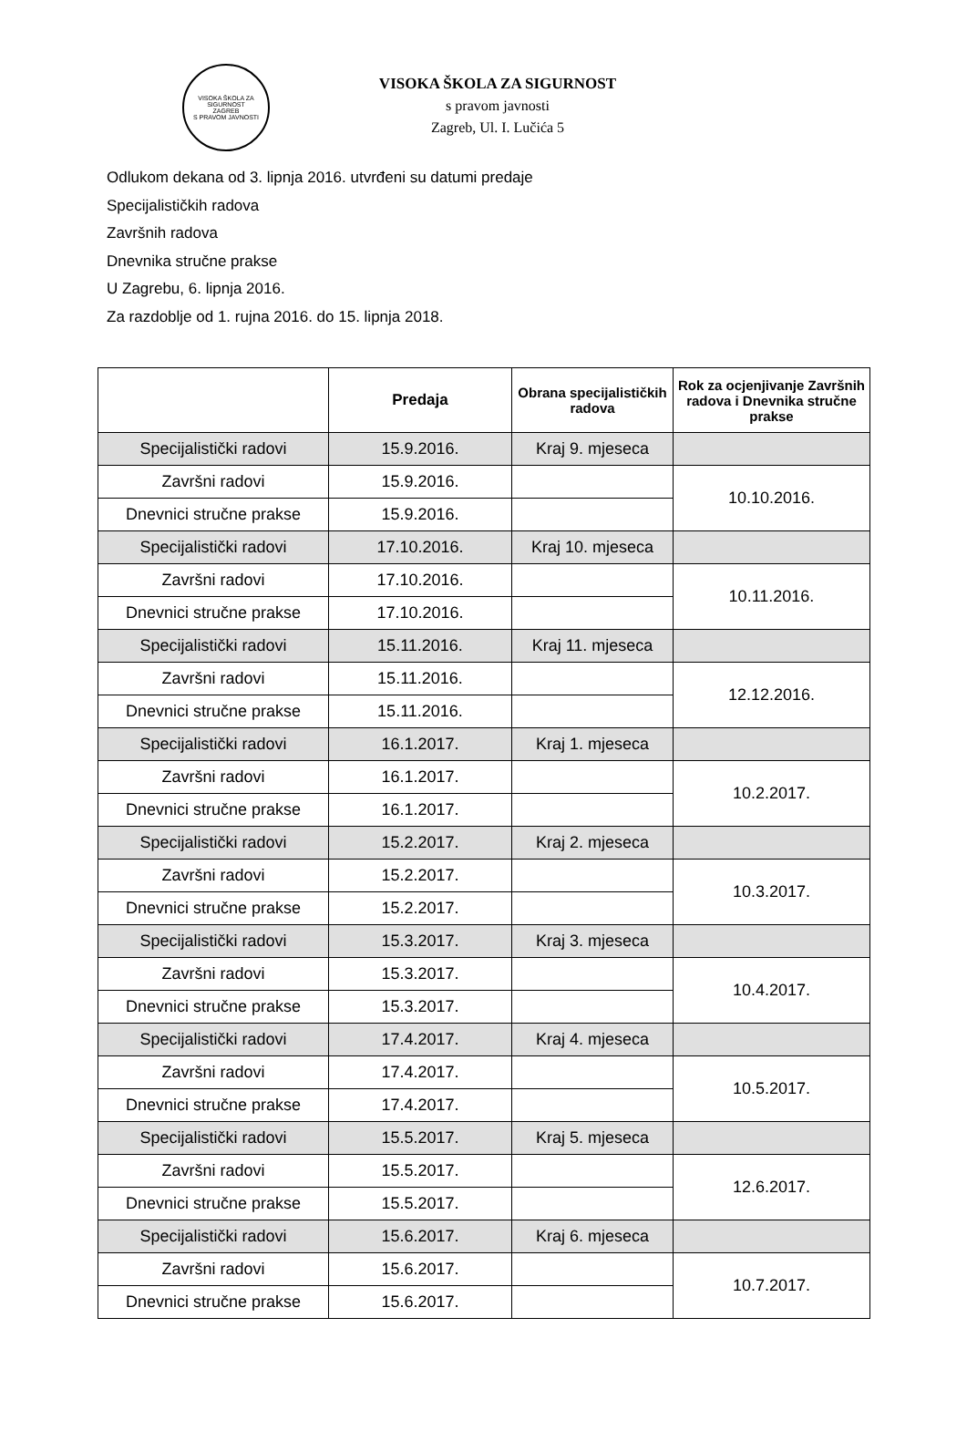VISOKA ŠKOLA ZA SIGURNOST
ZAGREB
S PRAVOM JAVNOSTI
VISOKA ŠKOLA ZA SIGURNOST
s pravom javnosti
Zagreb, Ul. I. Lučića 5
Odlukom dekana od 3. lipnja 2016. utvrđeni su datumi predaje
Specijalističkih radova
Završnih radova
Dnevnika stručne prakse
U Zagrebu, 6. lipnja 2016.
Za razdoblje od 1. rujna 2016. do 15. lipnja 2018.
| | Predaja | Obrana specijalističkih radova | Rok za ocjenjivanje Završnih radova i Dnevnika stručne prakse |
| --- | --- | --- | --- |
| Specijalistički radovi | 15.9.2016. | Kraj 9. mjeseca | |
| Završni radovi | 15.9.2016. | | 10.10.2016. |
| Dnevnici stručne prakse | 15.9.2016. | | |
| Specijalistički radovi | 17.10.2016. | Kraj 10. mjeseca | |
| Završni radovi | 17.10.2016. | | 10.11.2016. |
| Dnevnici stručne prakse | 17.10.2016. | | |
| Specijalistički radovi | 15.11.2016. | Kraj 11. mjeseca | |
| Završni radovi | 15.11.2016. | | 12.12.2016. |
| Dnevnici stručne prakse | 15.11.2016. | | |
| Specijalistički radovi | 16.1.2017. | Kraj 1. mjeseca | |
| Završni radovi | 16.1.2017. | | 10.2.2017. |
| Dnevnici stručne prakse | 16.1.2017. | | |
| Specijalistički radovi | 15.2.2017. | Kraj 2. mjeseca | |
| Završni radovi | 15.2.2017. | | 10.3.2017. |
| Dnevnici stručne prakse | 15.2.2017. | | |
| Specijalistički radovi | 15.3.2017. | Kraj 3. mjeseca | |
| Završni radovi | 15.3.2017. | | 10.4.2017. |
| Dnevnici stručne prakse | 15.3.2017. | | |
| Specijalistički radovi | 17.4.2017. | Kraj 4. mjeseca | |
| Završni radovi | 17.4.2017. | | 10.5.2017. |
| Dnevnici stručne prakse | 17.4.2017. | | |
| Specijalistički radovi | 15.5.2017. | Kraj 5. mjeseca | |
| Završni radovi | 15.5.2017. | | 12.6.2017. |
| Dnevnici stručne prakse | 15.5.2017. | | |
| Specijalistički radovi | 15.6.2017. | Kraj 6. mjeseca | |
| Završni radovi | 15.6.2017. | | 10.7.2017. |
| Dnevnici stručne prakse | 15.6.2017. | | |